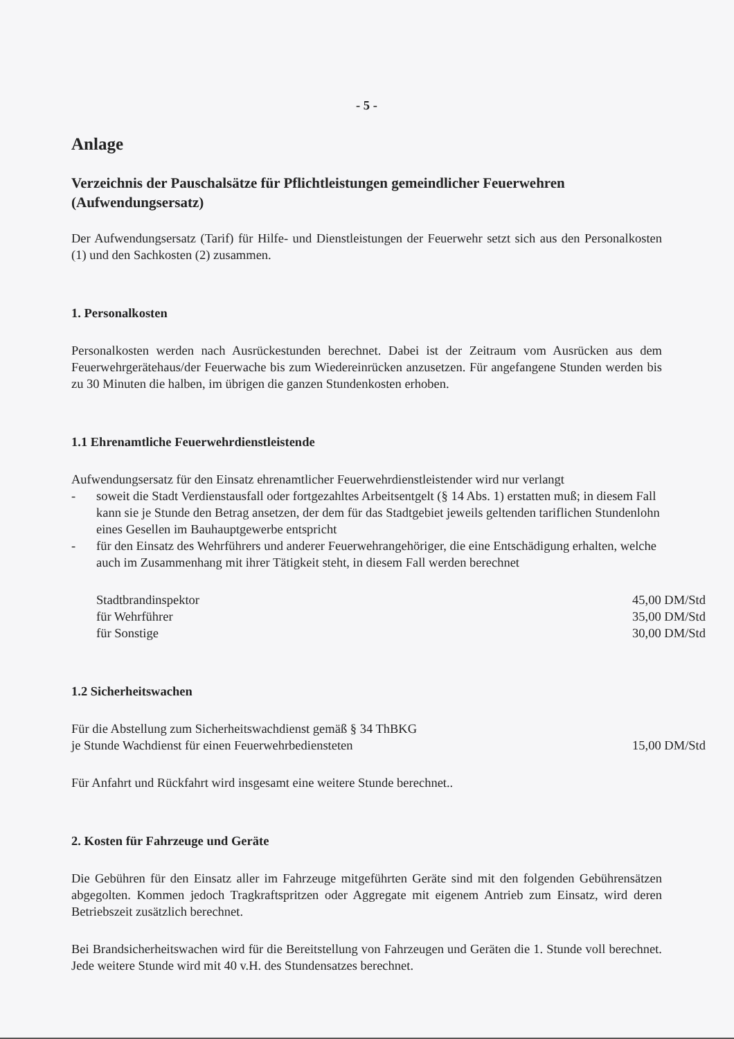- 5 -
Anlage
Verzeichnis der Pauschalsätze für Pflichtleistungen gemeindlicher Feuerwehren (Aufwendungsersatz)
Der Aufwendungsersatz (Tarif) für Hilfe- und Dienstleistungen der Feuerwehr setzt sich aus den Personalkosten (1) und den Sachkosten (2) zusammen.
1. Personalkosten
Personalkosten werden nach Ausrückestunden berechnet. Dabei ist der Zeitraum vom Ausrücken aus dem Feuerwehrgerätehaus/der Feuerwache bis zum Wiedereinrücken anzusetzen. Für angefangene Stunden werden bis zu 30 Minuten die halben, im übrigen die ganzen Stundenkosten erhoben.
1.1 Ehrenamtliche Feuerwehrdienstleistende
Aufwendungsersatz für den Einsatz ehrenamtlicher Feuerwehrdienstleistender wird nur verlangt
- soweit die Stadt Verdienstausfall oder fortgezahltes Arbeitsentgelt (§ 14 Abs. 1) erstatten muß; in diesem Fall kann sie je Stunde den Betrag ansetzen, der dem für das Stadtgebiet jeweils geltenden tariflichen Stundenlohn eines Gesellen im Bauhauptgewerbe entspricht
- für den Einsatz des Wehrführers und anderer Feuerwehrangehöriger, die eine Entschädigung erhalten, welche auch im Zusammenhang mit ihrer Tätigkeit steht, in diesem Fall werden berechnet
| Stadtbrandinspektor | 45,00 DM/Std |
| für Wehrführer | 35,00 DM/Std |
| für Sonstige | 30,00 DM/Std |
1.2 Sicherheitswachen
| Für die Abstellung zum Sicherheitswachdienst gemäß § 34 ThBKG | |
| je Stunde Wachdienst für einen Feuerwehrbediensteten | 15,00 DM/Std |
Für Anfahrt und Rückfahrt wird insgesamt eine weitere Stunde berechnet..
2. Kosten für Fahrzeuge und Geräte
Die Gebühren für den Einsatz aller im Fahrzeuge mitgeführten Geräte sind mit den folgenden Gebührensätzen abgegolten. Kommen jedoch Tragkraftspritzen oder Aggregate mit eigenem Antrieb zum Einsatz, wird deren Betriebszeit zusätzlich berechnet.
Bei Brandsicherheitswachen wird für die Bereitstellung von Fahrzeugen und Geräten die 1. Stunde voll berechnet. Jede weitere Stunde wird mit 40 v.H. des Stundensatzes berechnet.